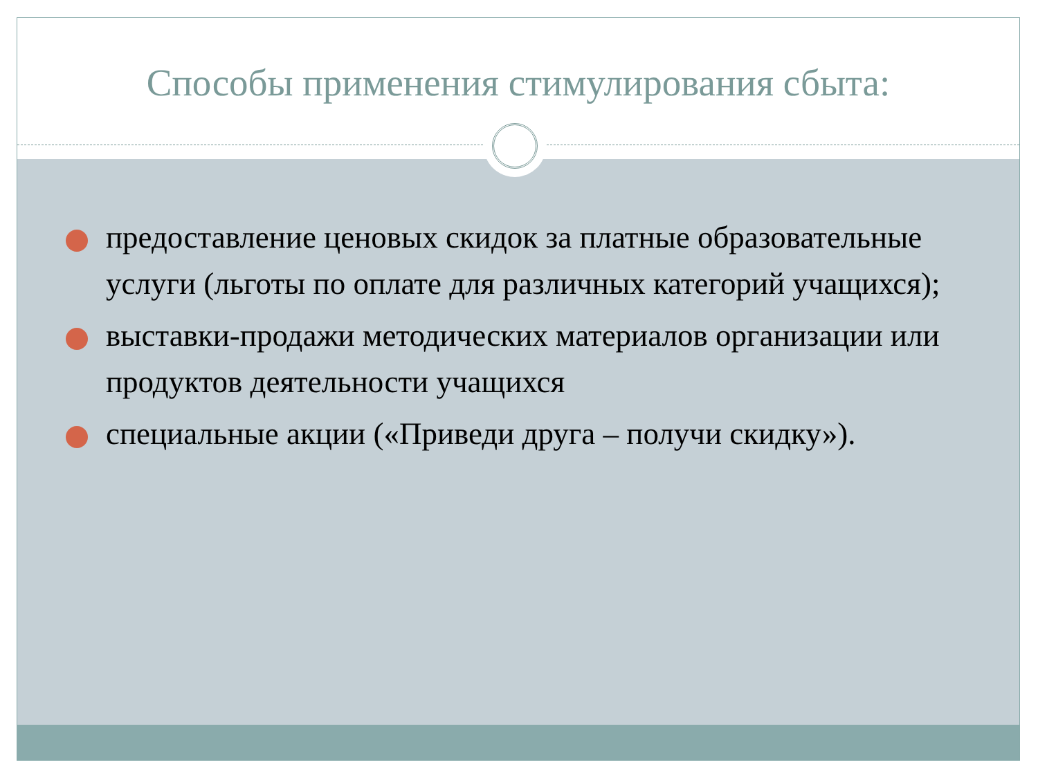Способы применения стимулирования сбыта:
предоставление ценовых скидок за платные образовательные услуги (льготы по оплате для различных категорий учащихся);
выставки-продажи методических материалов организации или продуктов деятельности учащихся
специальные акции («Приведи друга – получи скидку»).